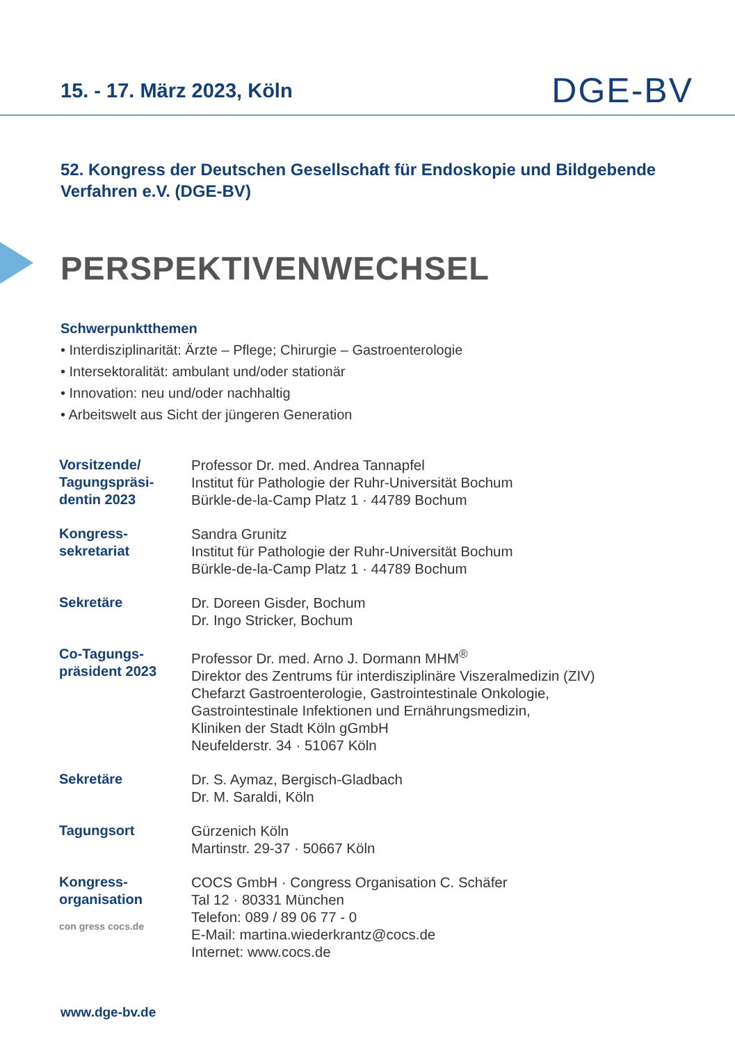15. - 17. März 2023, Köln
DGE-BV
52. Kongress der Deutschen Gesellschaft für Endoskopie und Bildgebende Verfahren e.V. (DGE-BV)
PERSPEKTIVENWECHSEL
Schwerpunktthemen
• Interdisziplinarität: Ärzte – Pflege; Chirurgie – Gastroenterologie
• Intersektoralität: ambulant und/oder stationär
• Innovation: neu und/oder nachhaltig
• Arbeitswelt aus Sicht der jüngeren Generation
| Vorsitzende/ Tagungspräsi- dentin 2023 | Professor Dr. med. Andrea Tannapfel Institut für Pathologie der Ruhr-Universität Bochum Bürkle-de-la-Camp Platz 1 · 44789 Bochum |
| Kongress- sekretariat | Sandra Grunitz Institut für Pathologie der Ruhr-Universität Bochum Bürkle-de-la-Camp Platz 1 · 44789 Bochum |
| Sekretäre | Dr. Doreen Gisder, Bochum Dr. Ingo Stricker, Bochum |
| Co-Tagungs- präsident 2023 | Professor Dr. med. Arno J. Dormann MHM<sup>®</sup> Direktor des Zentrums für interdisziplinäre Viszeralmedizin (ZIV) Chefarzt Gastroenterologie, Gastrointestinale Onkologie, Gastrointestinale Infektionen und Ernährungsmedizin, Kliniken der Stadt Köln gGmbH Neufelderstr. 34 · 51067 Köln |
| Sekretäre | Dr. S. Aymaz, Bergisch-Gladbach Dr. M. Saraldi, Köln |
| Tagungsort | Gürzenich Köln Martinstr. 29-37 · 50667 Köln |
| Kongress- organisation con gress cocs.de | COCS GmbH · Congress Organisation C. Schäfer Tal 12 · 80331 München Telefon: 089 / 89 06 77 - 0 E-Mail: martina.wiederkrantz@cocs.de Internet: www.cocs.de |
www.dge-bv.de